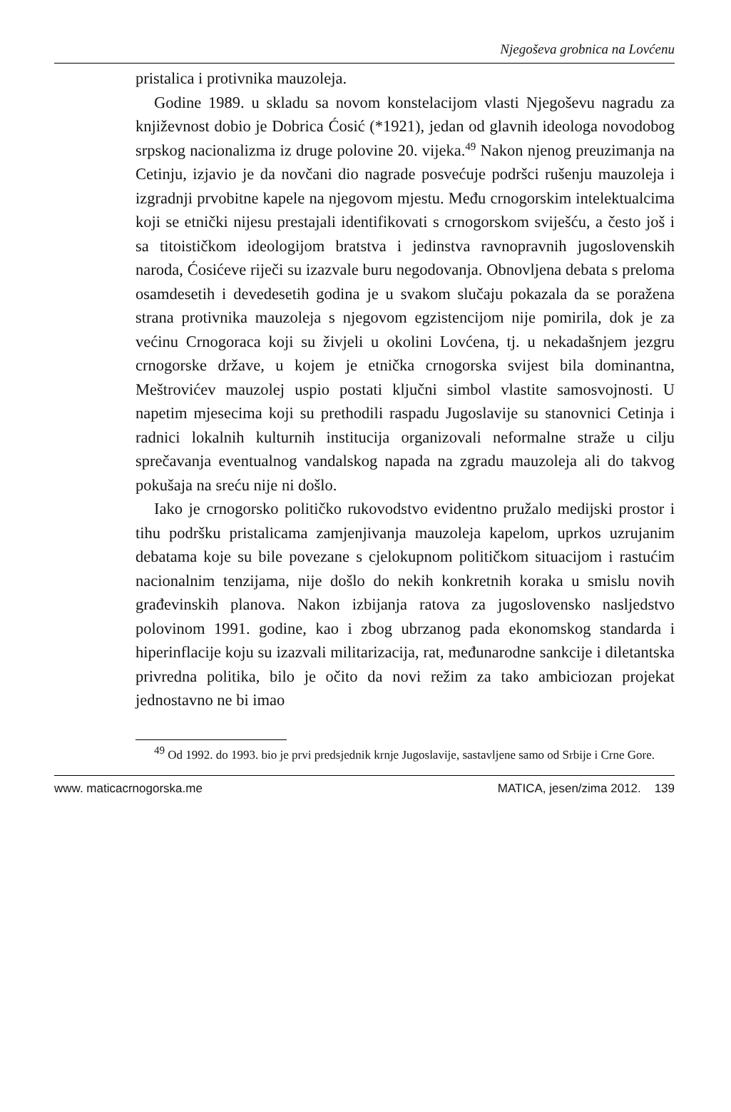Njegoševa grobnica na Lovćenu
pristalica i protivnika mauzoleja.
Godine 1989. u skladu sa novom konstelacijom vlasti Njegoševu nagradu za književnost dobio je Dobrica Ćosić (*1921), jedan od glavnih ideologa novodobog srpskog nacionalizma iz druge polovine 20. vijeka.<sup>49</sup> Nakon njenog preuzimanja na Cetinju, izjavio je da novčani dio nagrade posvećuje podršci rušenju mauzoleja i izgradnji prvobitne kapele na njegovom mjestu. Među crnogorskim intelektualcima koji se etnički nijesu prestajali identifikovati s crnogorskom sviješću, a često još i sa titoističkom ideologijom bratstva i jedinstva ravnopravnih jugoslovenskih naroda, Ćosićeve riječi su izazvale buru negodovanja. Obnovljena debata s preloma osamdesetih i devedesetih godina je u svakom slučaju pokazala da se poražena strana protivnika mauzoleja s njegovom egzistencijom nije pomirila, dok je za većinu Crnogoraca koji su živjeli u okolini Lovćena, tj. u nekadašnjem jezgru crnogorske države, u kojem je etnička crnogorska svijest bila dominantna, Meštrovićev mauzolej uspio postati ključni simbol vlastite samosvojnosti. U napetim mjesecima koji su prethodili raspadu Jugoslavije su stanovnici Cetinja i radnici lokalnih kulturnih institucija organizovali neformalne straže u cilju sprečavanja eventualnog vandalskog napada na zgradu mauzoleja ali do takvog pokušaja na sreću nije ni došlo.
Iako je crnogorsko političko rukovodstvo evidentno pružalo medijski prostor i tihu podršku pristalicama zamjenjivanja mauzoleja kapelom, uprkos uzrujanim debatama koje su bile povezane s cjelokupnom političkom situacijom i rastućim nacionalnim tenzijama, nije došlo do nekih konkretnih koraka u smislu novih građevinskih planova. Nakon izbijanja ratova za jugoslovensko nasljedstvo polovinom 1991. godine, kao i zbog ubrzanog pada ekonomskog standarda i hiperinflacije koju su izazvali militarizacija, rat, međunarodne sankcije i diletantska privredna politika, bilo je očito da novi režim za tako ambiciozan projekat jednostavno ne bi imao
<sup>49</sup> Od 1992. do 1993. bio je prvi predsjednik krnje Jugoslavije, sastavljene samo od Srbije i Crne Gore.
www. maticacrnogorska.me MATICA, jesen/zima 2012. 139